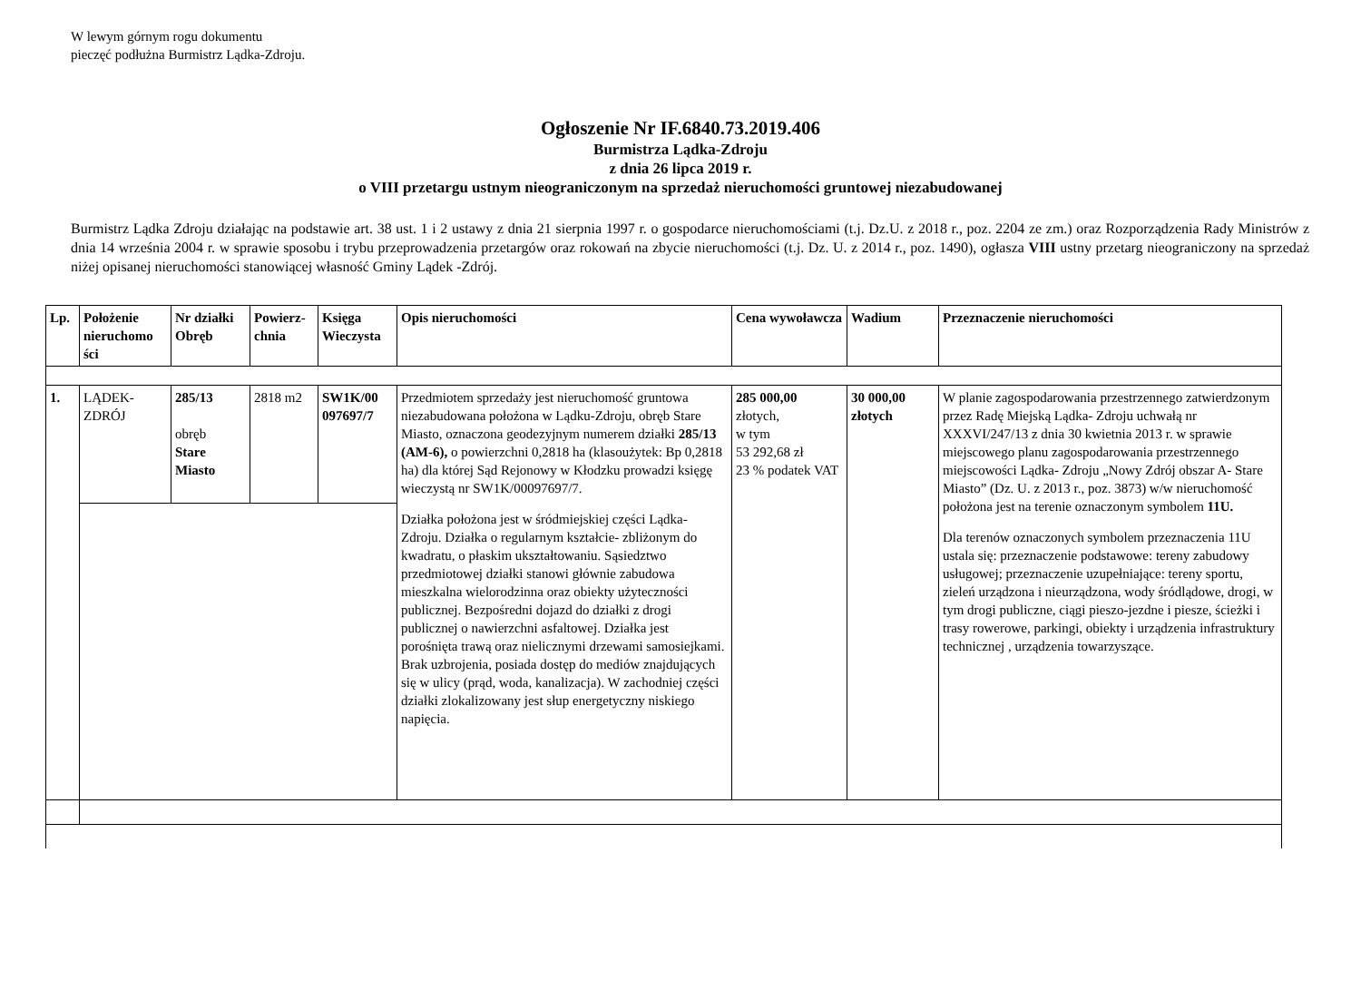W lewym górnym rogu dokumentu
pieczęć podłużna Burmistrz Lądka-Zdroju.
Ogłoszenie Nr IF.6840.73.2019.406
Burmistrza Lądka-Zdroju
z dnia 26 lipca 2019 r.
o VIII przetargu ustnym nieograniczonym na sprzedaż nieruchomości gruntowej niezabudowanej
Burmistrz Lądka Zdroju działając na podstawie art. 38 ust. 1 i 2 ustawy z dnia 21 sierpnia 1997 r. o gospodarce nieruchomościami (t.j. Dz.U. z 2018 r., poz. 2204 ze zm.) oraz Rozporządzenia Rady Ministrów z dnia 14 września 2004 r. w sprawie sposobu i trybu przeprowadzenia przetargów oraz rokowań na zbycie nieruchomości (t.j. Dz. U. z 2014 r., poz. 1490), ogłasza VIII ustny przetarg nieograniczony na sprzedaż niżej opisanej nieruchomości stanowiącej własność Gminy Lądek -Zdrój.
| Lp. | Położenie nieruchomo ści | Nr działki Obręb | Powierz-chnia | Księga Wieczysta | Opis nieruchomości | Cena wywoławcza | Wadium | Przeznaczenie nieruchomości |
| --- | --- | --- | --- | --- | --- | --- | --- | --- |
| 1. | LĄDEK-ZDRÓJ | 285/13 obręb Stare Miasto | 2818 m2 | SW1K/00 097697/7 | Przedmiotem sprzedaży jest nieruchomość gruntowa niezabudowana położona w Lądku-Zdroju, obręb Stare Miasto, oznaczona geodezyjnym numerem działki 285/13 (AM-6), o powierzchni 0,2818 ha (klasoużytek: Bp 0,2818 ha) dla której Sąd Rejonowy w Kłodzku prowadzi księgę wieczystą nr SW1K/00097697/7. Działka położona jest w śródmiejskiej części Lądka- Zdroju. Działka o regularnym kształcie- zbliżonym do kwadratu, o płaskim ukształtowaniu. Sąsiedztwo przedmiotowej działki stanowi głównie zabudowa mieszkalna wielorodzinna oraz obiekty użyteczności publicznej. Bezpośredni dojazd do działki z drogi publicznej o nawierzchni asfaltowej. Działka jest porośnięta trawą oraz nielicznymi drzewami samosiejkami. Brak uzbrojenia, posiada dostęp do mediów znajdujących się w ulicy (prąd, woda, kanalizacja). W zachodniej części działki zlokalizowany jest słup energetyczny niskiego napięcia. | 285 000,00 złotych, w tym 53 292,68 zł 23 % podatek VAT | 30 000,00 złotych | W planie zagospodarowania przestrzennego zatwierdzonym przez Radę Miejską Lądka- Zdroju uchwałą nr XXXVI/247/13 z dnia 30 kwietnia 2013 r. w sprawie miejscowego planu zagospodarowania przestrzennego miejscowości Lądka- Zdroju „Nowy Zdrój obszar A- Stare Miasto” (Dz. U. z 2013 r., poz. 3873) w/w nieruchomość położona jest na terenie oznaczonym symbolem 11U. Dla terenów oznaczonych symbolem przeznaczenia 11U ustala się: przeznaczenie podstawowe: tereny zabudowy usługowej; przeznaczenie uzupełniające: tereny sportu, zieleń urządzona i nieurządzona, wody śródlądowe, drogi, w tym drogi publiczne, ciągi pieszo-jezdne i piesze, ścieżki i trasy rowerowe, parkingi, obiekty i urządzenia infrastruktury technicznej , urządzenia towarzyszące. |